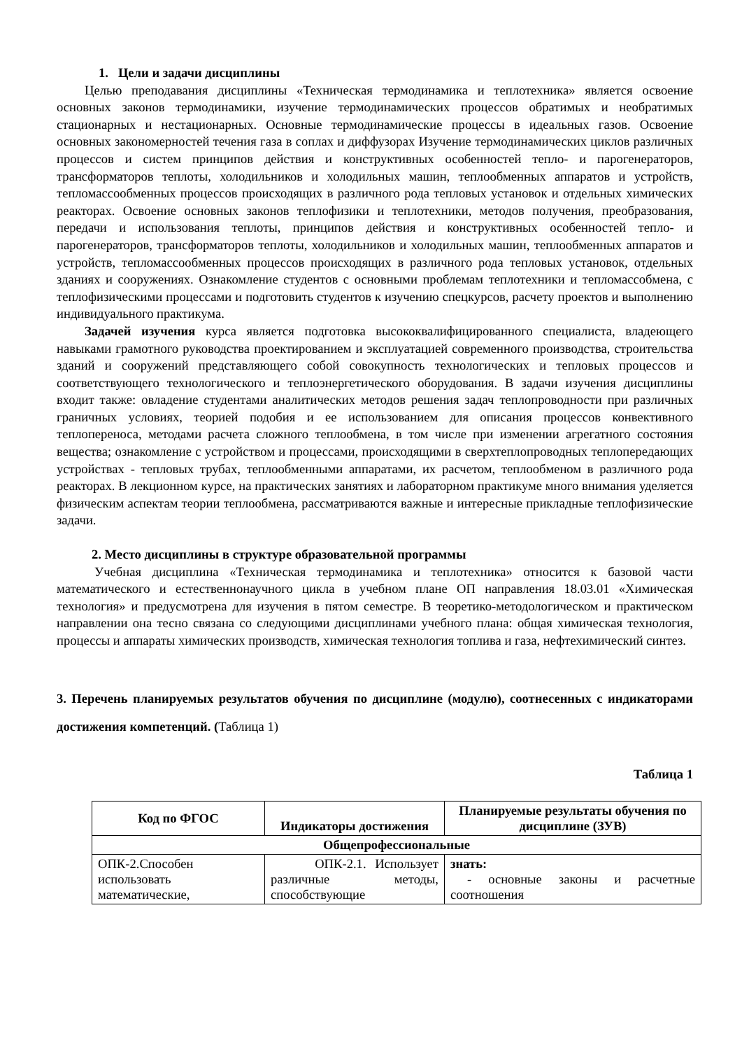1. Цели и задачи дисциплины
Целью преподавания дисциплины «Техническая термодинамика и теплотехника» является освоение основных законов термодинамики, изучение термодинамических процессов обратимых и необратимых стационарных и нестационарных. Основные термодинамические процессы в идеальных газов. Освоение основных закономерностей течения газа в соплах и диффузорах Изучение термодинамических циклов различных процессов и систем принципов действия и конструктивных особенностей тепло- и парогенераторов, трансформаторов теплоты, холодильников и холодильных машин, теплообменных аппаратов и устройств, тепломассообменных процессов происходящих в различного рода тепловых установок и отдельных химических реакторах. Освоение основных законов теплофизики и теплотехники, методов получения, преобразования, передачи и использования теплоты, принципов действия и конструктивных особенностей тепло- и парогенераторов, трансформаторов теплоты, холодильников и холодильных машин, теплообменных аппаратов и устройств, тепломассообменных процессов происходящих в различного рода тепловых установок, отдельных зданиях и сооружениях. Ознакомление студентов с основными проблемам теплотехники и тепломассобмена, с теплофизическими процессами и подготовить студентов к изучению спецкурсов, расчету проектов и выполнению индивидуального практикума.
Задачей изучения курса является подготовка высококвалифицированного специалиста, владеющего навыками грамотного руководства проектированием и эксплуатацией современного производства, строительства зданий и сооружений представляющего собой совокупность технологических и тепловых процессов и соответствующего технологического и теплоэнергетического оборудования. В задачи изучения дисциплины входит также: овладение студентами аналитических методов решения задач теплопроводности при различных граничных условиях, теорией подобия и ее использованием для описания процессов конвективного теплопереноса, методами расчета сложного теплообмена, в том числе при изменении агрегатного состояния вещества; ознакомление с устройством и процессами, происходящими в сверхтеплопроводных теплопередающих устройствах - тепловых трубах, теплообменными аппаратами, их расчетом, теплообменом в различного рода реакторах. В лекционном курсе, на практических занятиях и лабораторном практикуме много внимания уделяется физическим аспектам теории теплообмена, рассматриваются важные и интересные прикладные теплофизические задачи.
2. Место дисциплины в структуре образовательной программы
Учебная дисциплина «Техническая термодинамика и теплотехника» относится к базовой части математического и естественнонаучного цикла в учебном плане ОП направления 18.03.01 «Химическая технология» и предусмотрена для изучения в пятом семестре. В теоретико-методологическом и практическом направлении она тесно связана со следующими дисциплинами учебного плана: общая химическая технология, процессы и аппараты химических производств, химическая технология топлива и газа, нефтехимический синтез.
3. Перечень планируемых результатов обучения по дисциплине (модулю), соотнесенных с индикаторами достижения компетенций. (Таблица 1)
Таблица 1
| Код по ФГОС | Индикаторы достижения | Планируемые результаты обучения по дисциплине (ЗУВ) |
| --- | --- | --- |
| Общепрофессиональные | | |
| ОПК-2.Способен использовать математические, | ОПК-2.1. Использует различные методы, способствующие | знать: - основные законы и расчетные соотношения |